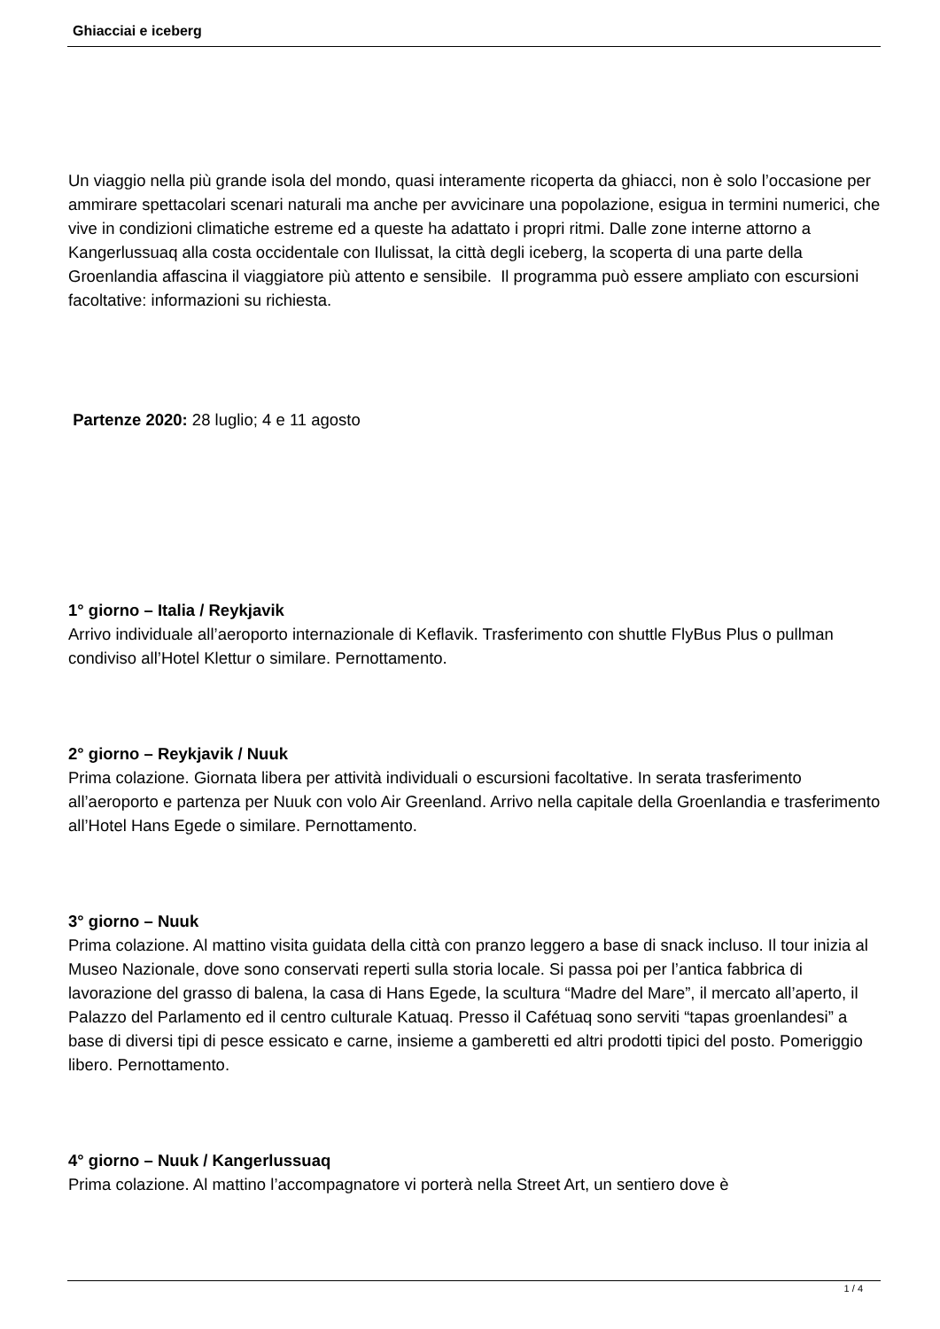Ghiacciai e iceberg
Un viaggio nella più grande isola del mondo, quasi interamente ricoperta da ghiacci, non è solo l’occasione per ammirare spettacolari scenari naturali ma anche per avvicinare una popolazione, esigua in termini numerici, che vive in condizioni climatiche estreme ed a queste ha adattato i propri ritmi. Dalle zone interne attorno a Kangerlussuaq alla costa occidentale con Ilulissat, la città degli iceberg, la scoperta di una parte della Groenlandia affascina il viaggiatore più attento e sensibile. Il programma può essere ampliato con escursioni facoltative: informazioni su richiesta.
Partenze 2020: 28 luglio; 4 e 11 agosto
1° giorno – Italia / Reykjavik
Arrivo individuale all’aeroporto internazionale di Keflavik. Trasferimento con shuttle FlyBus Plus o pullman condiviso all’Hotel Klettur o similare. Pernottamento.
2° giorno – Reykjavik / Nuuk
Prima colazione. Giornata libera per attività individuali o escursioni facoltative. In serata trasferimento all’aeroporto e partenza per Nuuk con volo Air Greenland. Arrivo nella capitale della Groenlandia e trasferimento all’Hotel Hans Egede o similare. Pernottamento.
3° giorno – Nuuk
Prima colazione. Al mattino visita guidata della città con pranzo leggero a base di snack incluso. Il tour inizia al Museo Nazionale, dove sono conservati reperti sulla storia locale. Si passa poi per l’antica fabbrica di lavorazione del grasso di balena, la casa di Hans Egede, la scultura “Madre del Mare”, il mercato all’aperto, il Palazzo del Parlamento ed il centro culturale Katuaq. Presso il Cafétuaq sono serviti “tapas groenlandesi” a base di diversi tipi di pesce essicato e carne, insieme a gamberetti ed altri prodotti tipici del posto. Pomeriggio libero. Pernottamento.
4° giorno – Nuuk / Kangerlussuaq
Prima colazione. Al mattino l’accompagnatore vi porterà nella Street Art, un sentiero dove è
1 / 4